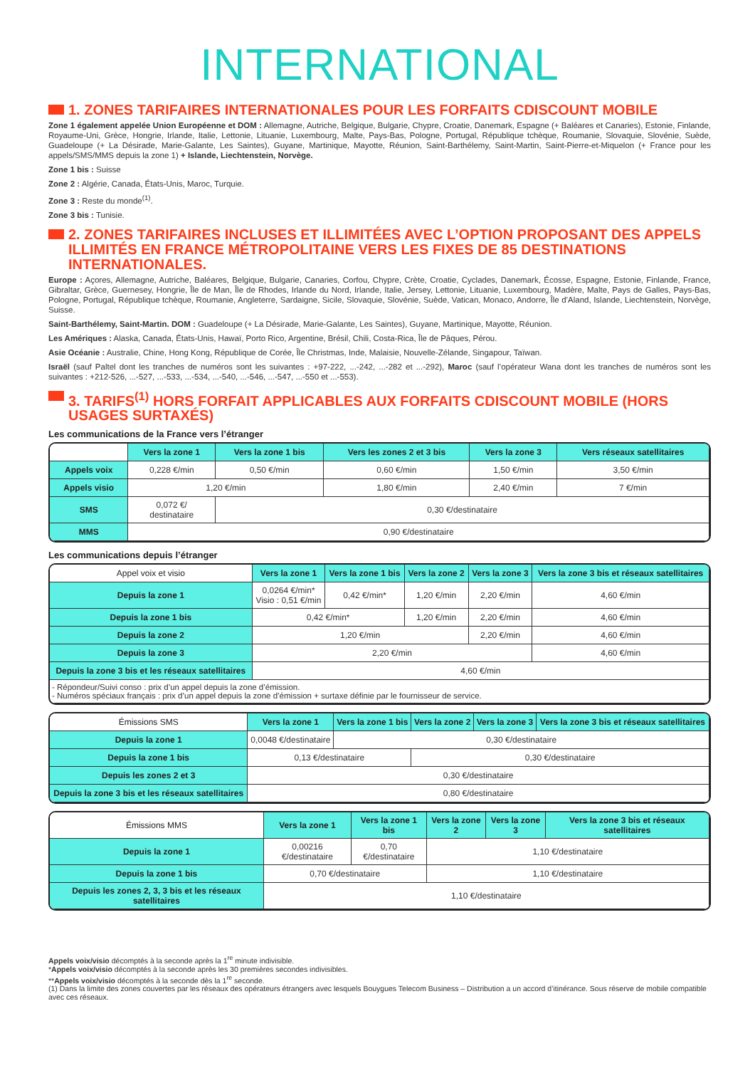INTERNATIONAL
1. ZONES TARIFAIRES INTERNATIONALES POUR LES FORFAITS CDISCOUNT MOBILE
Zone 1 également appelée Union Européenne et DOM : Allemagne, Autriche, Belgique, Bulgarie, Chypre, Croatie, Danemark, Espagne (+ Baléares et Canaries), Estonie, Finlande, Royaume-Uni, Grèce, Hongrie, Irlande, Italie, Lettonie, Lituanie, Luxembourg, Malte, Pays-Bas, Pologne, Portugal, République tchèque, Roumanie, Slovaquie, Slovénie, Suède, Guadeloupe (+ La Désirade, Marie-Galante, Les Saintes), Guyane, Martinique, Mayotte, Réunion, Saint-Barthélemy, Saint-Martin, Saint-Pierre-et-Miquelon (+ France pour les appels/SMS/MMS depuis la zone 1) + Islande, Liechtenstein, Norvège.
Zone 1 bis : Suisse
Zone 2 : Algérie, Canada, États-Unis, Maroc, Turquie.
Zone 3 : Reste du monde<sup>(1)</sup>.
Zone 3 bis : Tunisie.
2. ZONES TARIFAIRES INCLUSES ET ILLIMITÉES AVEC L’OPTION PROPOSANT DES APPELS ILLIMITÉS EN FRANCE MÉTROPOLITAINE VERS LES FIXES DE 85 DESTINATIONS INTERNATIONALES.
Europe : Açores, Allemagne, Autriche, Baléares, Belgique, Bulgarie, Canaries, Corfou, Chypre, Crète, Croatie, Cyclades, Danemark, Écosse, Espagne, Estonie, Finlande, France, Gibraltar, Grèce, Guernesey, Hongrie, Île de Man, Île de Rhodes, Irlande du Nord, Irlande, Italie, Jersey, Lettonie, Lituanie, Luxembourg, Madère, Malte, Pays de Galles, Pays-Bas, Pologne, Portugal, République tchèque, Roumanie, Angleterre, Sardaigne, Sicile, Slovaquie, Slovénie, Suède, Vatican, Monaco, Andorre, Île d’Aland, Islande, Liechtenstein, Norvège, Suisse.
Saint-Barthélemy, Saint-Martin. DOM : Guadeloupe (+ La Désirade, Marie-Galante, Les Saintes), Guyane, Martinique, Mayotte, Réunion.
Les Amériques : Alaska, Canada, États-Unis, Hawaï, Porto Rico, Argentine, Brésil, Chili, Costa-Rica, Île de Pâques, Pérou.
Asie Océanie : Australie, Chine, Hong Kong, République de Corée, Île Christmas, Inde, Malaisie, Nouvelle-Zélande, Singapour, Taïwan.
Israël (sauf Paltel dont les tranches de numéros sont les suivantes : +97-222, ...-242, ...-282 et ...-292), Maroc (sauf l’opérateur Wana dont les tranches de numéros sont les suivantes : +212-526, ...-527, ...-533, ...-534, ...-540, ...-546, ...-547, ...-550 et ...-553).
3. TARIFS<sup>(1)</sup> HORS FORFAIT APPLICABLES AUX FORFAITS CDISCOUNT MOBILE (HORS USAGES SURTAXÉS)
Les communications de la France vers l’étranger
| | Vers la zone 1 | Vers la zone 1 bis | Vers les zones 2 et 3 bis | Vers la zone 3 | Vers réseaux satellitaires |
| --- | --- | --- | --- | --- | --- |
| Appels voix | 0,228 €/min | 0,50 €/min | 0,60 €/min | 1,50 €/min | 3,50 €/min |
| Appels visio | 1,20 €/min | | 1,80 €/min | 2,40 €/min | 7 €/min |
| SMS | 0,072 €/ destinataire | 0,30 €/destinataire | | | |
| MMS | 0,90 €/destinataire | | | | |
Les communications depuis l’étranger
| Appel voix et visio | Vers la zone 1 | Vers la zone 1 bis | Vers la zone 2 | Vers la zone 3 | Vers la zone 3 bis et réseaux satellitaires |
| --- | --- | --- | --- | --- | --- |
| Depuis la zone 1 | 0,0264 €/min* Visio : 0,51 €/min | 0,42 €/min* | 1,20 €/min | 2,20 €/min | 4,60 €/min |
| Depuis la zone 1 bis | 0,42 €/min* | | 1,20 €/min | 2,20 €/min | 4,60 €/min |
| Depuis la zone 2 | 1,20 €/min | | | 2,20 €/min | 4,60 €/min |
| Depuis la zone 3 | 2,20 €/min | | | | 4,60 €/min |
| Depuis la zone 3 bis et les réseaux satellitaires | 4,60 €/min | | | | |
| - Répondeur/Suivi conso : prix d’un appel depuis la zone d’émission. - Numéros spéciaux français : prix d’un appel depuis la zone d’émission + surtaxe définie par le fournisseur de service. | | | | | |
| Émissions SMS | Vers la zone 1 | Vers la zone 1 bis | Vers la zone 2 | Vers la zone 3 | Vers la zone 3 bis et réseaux satellitaires |
| --- | --- | --- | --- | --- | --- |
| Depuis la zone 1 | 0,0048 €/destinataire | 0,30 €/destinataire | | | |
| Depuis la zone 1 bis | 0,13 €/destinataire | | 0,30 €/destinataire | | |
| Depuis les zones 2 et 3 | 0,30 €/destinataire | | | | |
| Depuis la zone 3 bis et les réseaux satellitaires | 0,80 €/destinataire | | | | |
| Émissions MMS | Vers la zone 1 | Vers la zone 1 bis | Vers la zone 2 | Vers la zone 3 | Vers la zone 3 bis et réseaux satellitaires |
| --- | --- | --- | --- | --- | --- |
| Depuis la zone 1 | 0,00216 €/destinataire | 0,70 €/destinataire | 1,10 €/destinataire | | |
| Depuis la zone 1 bis | 0,70 €/destinataire | | 1,10 €/destinataire | | |
| Depuis les zones 2, 3, 3 bis et les réseaux satellitaires | 1,10 €/destinataire | | | | |
Appels voix/visio décomptés à la seconde après la 1<sup>re</sup> minute indivisible.
*Appels voix/visio décomptés à la seconde après les 30 premières secondes indivisibles.
**Appels voix/visio décomptés à la seconde dès la 1<sup>re</sup> seconde.
(1) Dans la limite des zones couvertes par les réseaux des opérateurs étrangers avec lesquels Bouygues Telecom Business – Distribution a un accord d’itinérance. Sous réserve de mobile compatible avec ces réseaux.